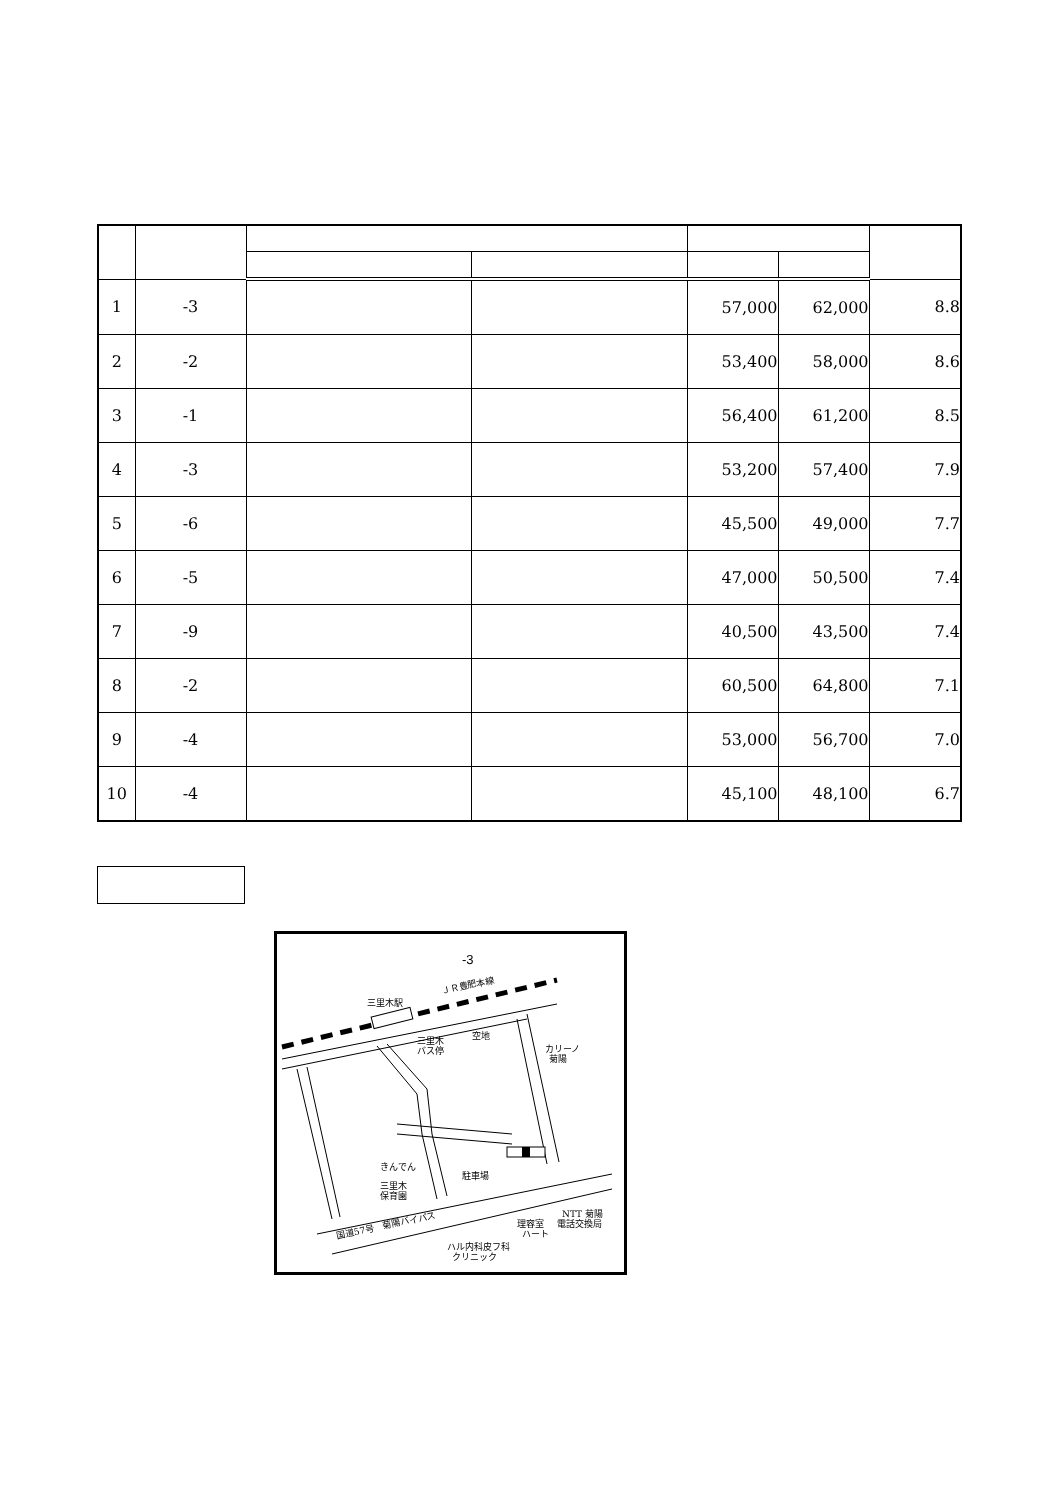| 1 | -3 | | | 57,000 | 62,000 | 8.8 |
| 2 | -2 | | | 53,400 | 58,000 | 8.6 |
| 3 | -1 | | | 56,400 | 61,200 | 8.5 |
| 4 | -3 | | | 53,200 | 57,400 | 7.9 |
| 5 | -6 | | | 45,500 | 49,000 | 7.7 |
| 6 | -5 | | | 47,000 | 50,500 | 7.4 |
| 7 | -9 | | | 40,500 | 43,500 | 7.4 |
| 8 | -2 | | | 60,500 | 64,800 | 7.1 |
| 9 | -4 | | | 53,000 | 56,700 | 7.0 |
| 10 | -4 | | | 45,100 | 48,100 | 6.7 |
-3
三里木駅
ＪＲ豊肥本線
三里木
バス停
空地
カリーノ
菊陽
きんでん
三里木
保育園
駐車場
国道57号　菊陽バイパス
ハル内科皮フ科
クリニック
理容室
ハート
NTT 菊陽
電話交換局